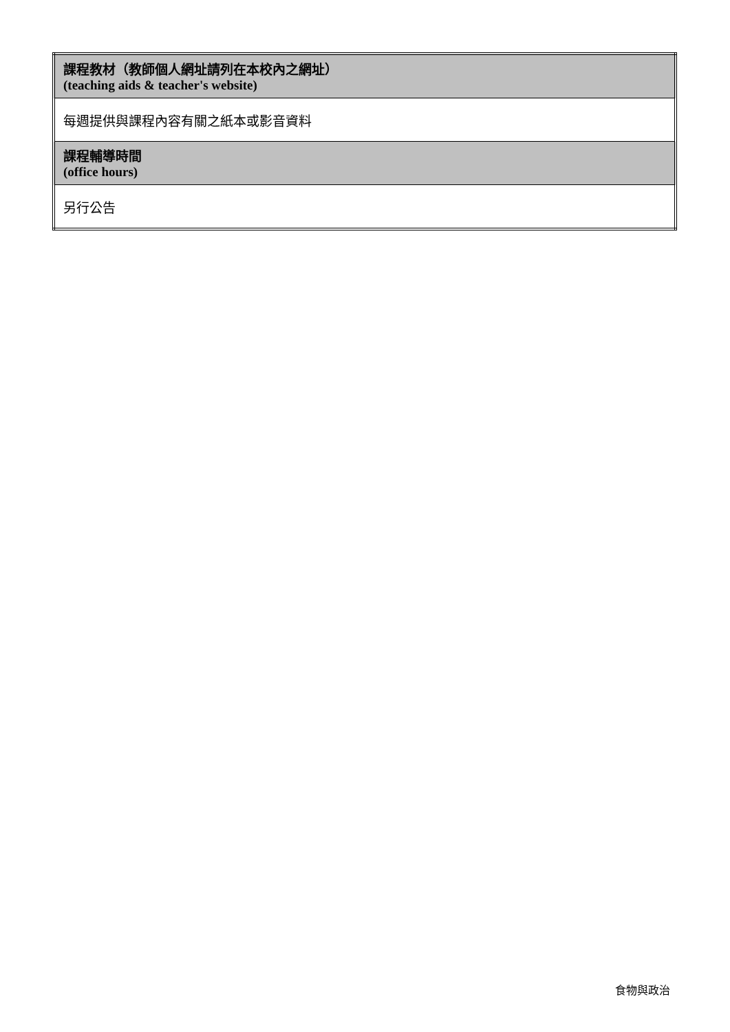| 課程教材（教師個人網址請列在本校內之網址） (teaching aids & teacher's website) |
| 每週提供與課程內容有關之紙本或影音資料 |
| 課程輔導時間 (office hours) |
| 另行公告 |
食物與政治